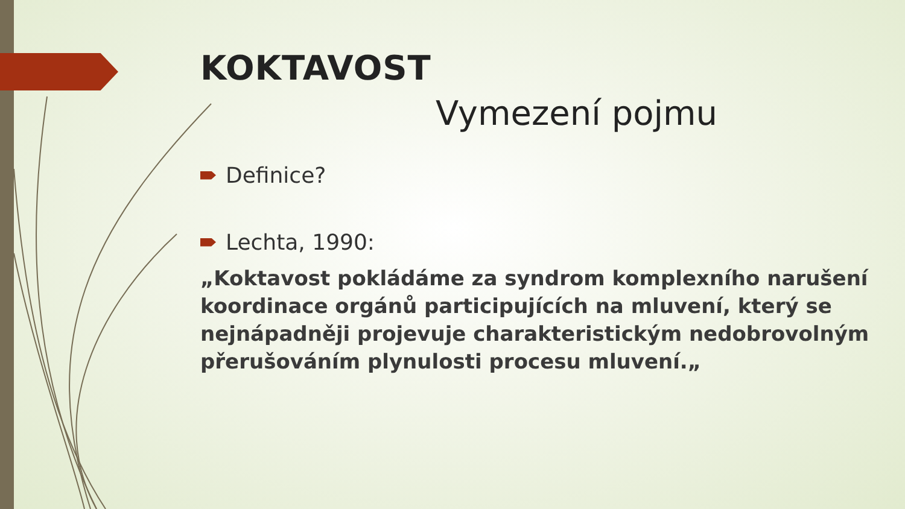KOKTAVOST
Vymezení pojmu
Definice?
Lechta, 1990:
„Koktavost pokládáme za syndrom komplexního narušení koordinace orgánů participujících na mluvení, který se nejnápadněji projevuje charakteristickým nedobrovolným přerušováním plynulosti procesu mluvení.„